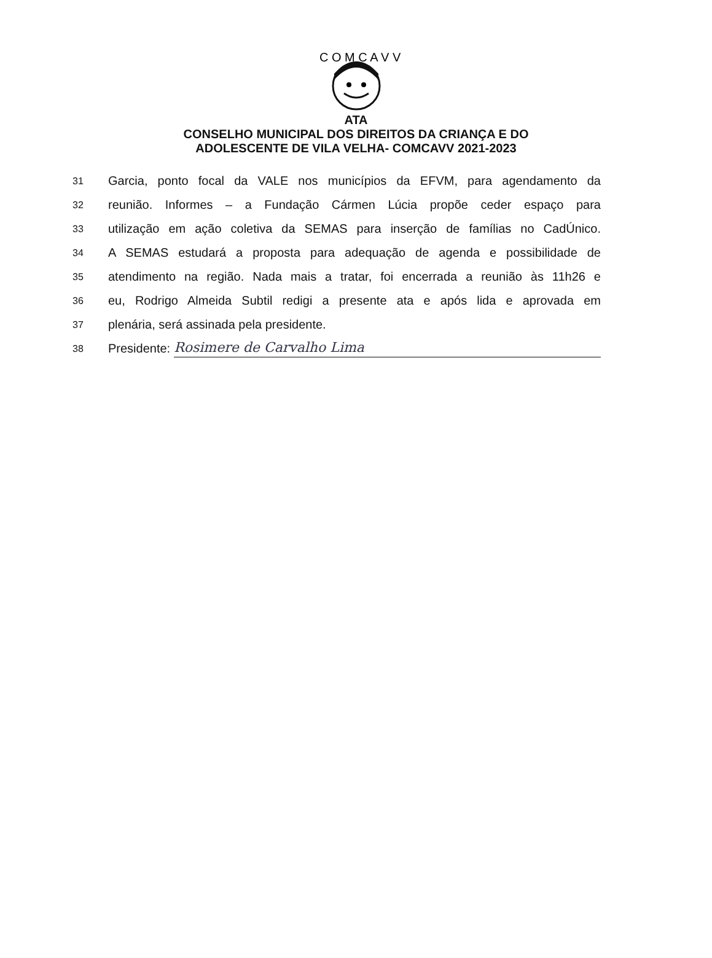C O M C A V V
ATA
CONSELHO MUNICIPAL DOS DIREITOS DA CRIANÇA E DO
ADOLESCENTE DE VILA VELHA- COMCAVV 2021-2023
31 Garcia, ponto focal da VALE nos municípios da EFVM, para agendamento da
32 reunião. Informes – a Fundação Cármen Lúcia propõe ceder espaço para
33 utilização em ação coletiva da SEMAS para inserção de famílias no CadÚnico.
34 A SEMAS estudará a proposta para adequação de agenda e possibilidade de
35 atendimento na região. Nada mais a tratar, foi encerrada a reunião às 11h26 e
36 eu, Rodrigo Almeida Subtil redigi a presente ata e após lida e aprovada em
37 plenária, será assinada pela presidente.
38 Presidente: Rosimere de Carvalho Lima